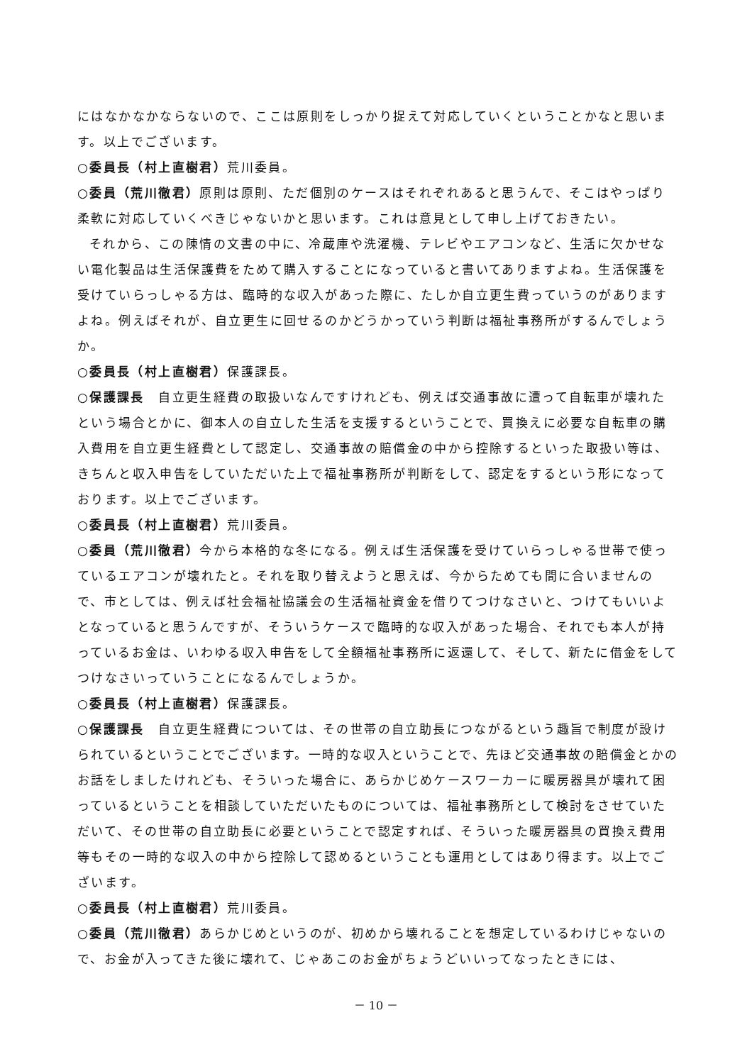にはなかなかならないので、ここは原則をしっかり捉えて対応していくということかなと思います。以上でございます。
○委員長（村上直樹君）荒川委員。
○委員（荒川徹君）原則は原則、ただ個別のケースはそれぞれあると思うんで、そこはやっぱり柔軟に対応していくべきじゃないかと思います。これは意見として申し上げておきたい。
それから、この陳情の文書の中に、冷蔵庫や洗濯機、テレビやエアコンなど、生活に欠かせない電化製品は生活保護費をためて購入することになっていると書いてありますよね。生活保護を受けていらっしゃる方は、臨時的な収入があった際に、たしか自立更生費っていうのがありますよね。例えばそれが、自立更生に回せるのかどうかっていう判断は福祉事務所がするんでしょうか。
○委員長（村上直樹君）保護課長。
○保護課長　自立更生経費の取扱いなんですけれども、例えば交通事故に遭って自転車が壊れたという場合とかに、御本人の自立した生活を支援するということで、買換えに必要な自転車の購入費用を自立更生経費として認定し、交通事故の賠償金の中から控除するといった取扱い等は、きちんと収入申告をしていただいた上で福祉事務所が判断をして、認定をするという形になっております。以上でございます。
○委員長（村上直樹君）荒川委員。
○委員（荒川徹君）今から本格的な冬になる。例えば生活保護を受けていらっしゃる世帯で使っているエアコンが壊れたと。それを取り替えようと思えば、今からためても間に合いませんので、市としては、例えば社会福祉協議会の生活福祉資金を借りてつけなさいと、つけてもいいよとなっていると思うんですが、そういうケースで臨時的な収入があった場合、それでも本人が持っているお金は、いわゆる収入申告をして全額福祉事務所に返還して、そして、新たに借金をしてつけなさいっていうことになるんでしょうか。
○委員長（村上直樹君）保護課長。
○保護課長　自立更生経費については、その世帯の自立助長につながるという趣旨で制度が設けられているということでございます。一時的な収入ということで、先ほど交通事故の賠償金とかのお話をしましたけれども、そういった場合に、あらかじめケースワーカーに暖房器具が壊れて困っているということを相談していただいたものについては、福祉事務所として検討をさせていただいて、その世帯の自立助長に必要ということで認定すれば、そういった暖房器具の買換え費用等もその一時的な収入の中から控除して認めるということも運用としてはあり得ます。以上でございます。
○委員長（村上直樹君）荒川委員。
○委員（荒川徹君）あらかじめというのが、初めから壊れることを想定しているわけじゃないので、お金が入ってきた後に壊れて、じゃあこのお金がちょうどいいってなったときには、
－ 10 －